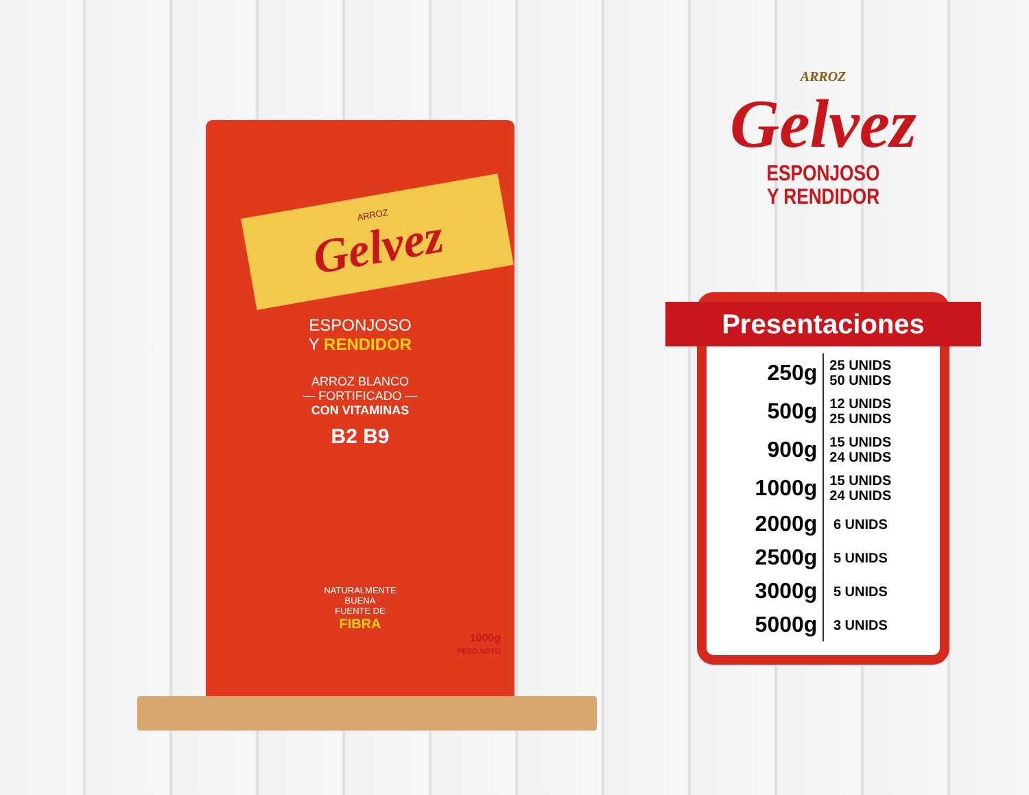ARROZ
Gelvez
ESPONJOSO
Y RENDIDOR
ARROZ BLANCO
— FORTIFICADO —
CON VITAMINAS
B2 B9
NATURALMENTE
BUENA
FUENTE DE
FIBRA
1000g
PESO NETO
ARROZ
Gelvez
ESPONJOSO
Y RENDIDOR
Presentaciones
| 250g | 25 UNIDS 50 UNIDS |
| 500g | 12 UNIDS 25 UNIDS |
| 900g | 15 UNIDS 24 UNIDS |
| 1000g | 15 UNIDS 24 UNIDS |
| 2000g | 6 UNIDS |
| 2500g | 5 UNIDS |
| 3000g | 5 UNIDS |
| 5000g | 3 UNIDS |